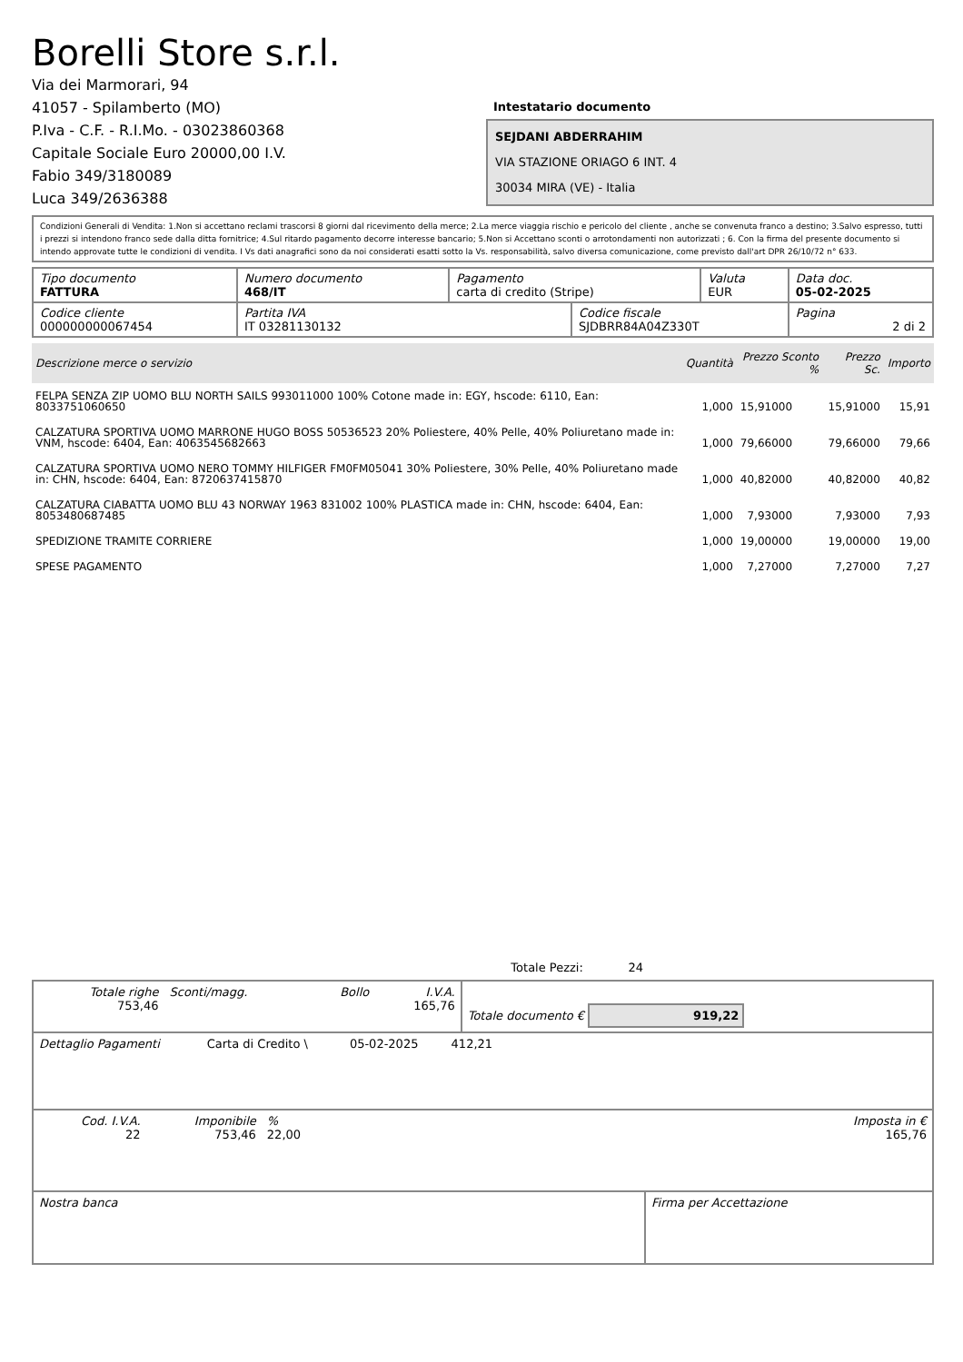Borelli Store s.r.l.
Via dei Marmorari, 94
41057 - Spilamberto (MO)
P.Iva - C.F. - R.I.Mo. - 03023860368
Capitale Sociale Euro 20000,00 I.V.
Fabio 349/3180089
Luca 349/2636388
Intestatario documento
SEJDANI ABDERRAHIM
VIA STAZIONE ORIAGO 6 INT. 4
30034 MIRA (VE) - Italia
Condizioni Generali di Vendita: 1.Non si accettano reclami trascorsi 8 giorni dal ricevimento della merce; 2.La merce viaggia rischio e pericolo del cliente , anche se convenuta franco a destino; 3.Salvo espresso, tutti i prezzi si intendono franco sede dalla ditta fornitrice; 4.Sul ritardo pagamento decorre interesse bancario; 5.Non si Accettano sconti o arrotondamenti non autorizzati ; 6. Con la firma del presente documento si intendo approvate tutte le condizioni di vendita. I Vs dati anagrafici sono da noi considerati esatti sotto la Vs. responsabilità, salvo diversa comunicazione, come previsto dall'art DPR 26/10/72 n° 633.
| Tipo documento FATTURA | Numero documento 468/IT | Pagamento carta di credito (Stripe) | | Valuta EUR | Data doc. 05-02-2025 |
| Codice cliente 000000000067454 | Partita IVA IT 03281130132 | | Codice fiscale SJDBRR84A04Z330T | | Pagina 2 di 2 |
| Descrizione merce o servizio | Quantità | Prezzo Sconto % | Prezzo Sc. | Importo |
| --- | --- | --- | --- | --- |
| FELPA SENZA ZIP UOMO BLU NORTH SAILS 993011000 100% Cotone made in: EGY, hscode: 6110, Ean: 8033751060650 | 1,000 | 15,91000 | 15,91000 | 15,91 |
| CALZATURA SPORTIVA UOMO MARRONE HUGO BOSS 50536523 20% Poliestere, 40% Pelle, 40% Poliuretano made in: VNM, hscode: 6404, Ean: 4063545682663 | 1,000 | 79,66000 | 79,66000 | 79,66 |
| CALZATURA SPORTIVA UOMO NERO TOMMY HILFIGER FM0FM05041 30% Poliestere, 30% Pelle, 40% Poliuretano made in: CHN, hscode: 6404, Ean: 8720637415870 | 1,000 | 40,82000 | 40,82000 | 40,82 |
| CALZATURA CIABATTA UOMO BLU 43 NORWAY 1963 831002 100% PLASTICA made in: CHN, hscode: 6404, Ean: 8053480687485 | 1,000 | 7,93000 | 7,93000 | 7,93 |
| SPEDIZIONE TRAMITE CORRIERE | 1,000 | 19,00000 | 19,00000 | 19,00 |
| SPESE PAGAMENTO | 1,000 | 7,27000 | 7,27000 | 7,27 |
Totale Pezzi: 24
| Totale righe 753,46 | Sconti/magg. | Bollo | I.V.A. 165,76 | Totale documento € 919,22 |
| Dettaglio Pagamenti | Carta di Credito \ | 05-02-2025 | 412,21 | |
| Cod. I.V.A. 22 | Imponibile 753,46 | % 22,00 | | Imposta in € 165,76 |
| Nostra banca | Firma per Accettazione |